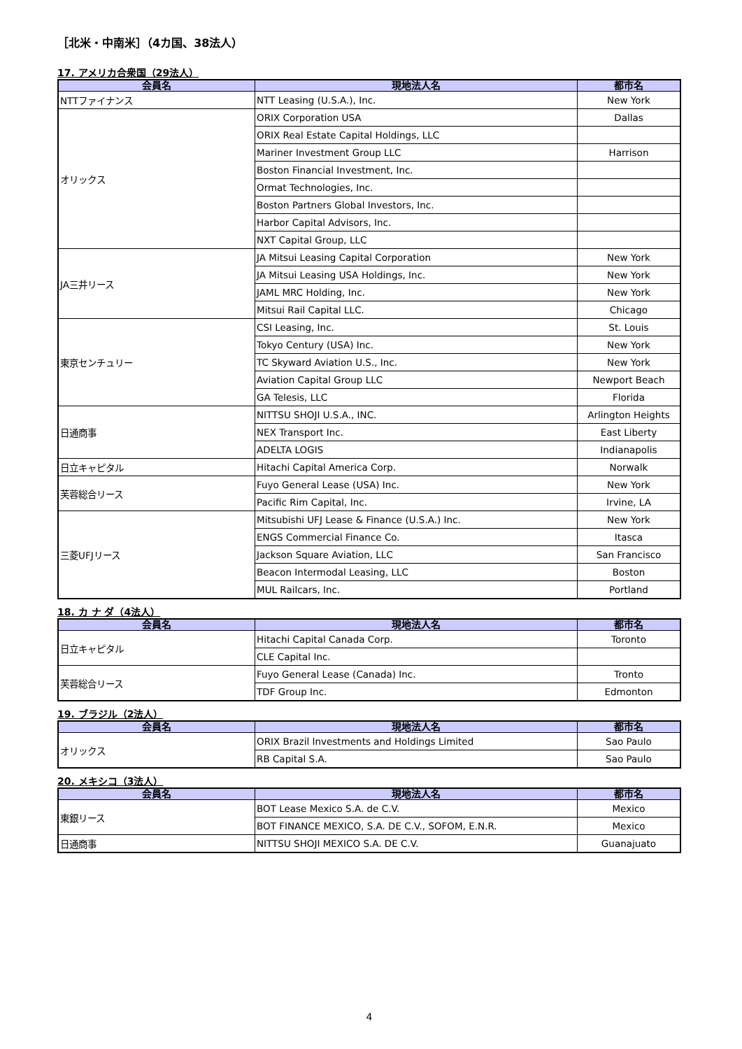［北米・中南米］（4カ国、38法人）
17. アメリカ合衆国（29法人）
| 会員名 | 現地法人名 | 都市名 |
| --- | --- | --- |
| NTTファイナンス | NTT Leasing (U.S.A.), Inc. | New York |
| オリックス | ORIX Corporation USA | Dallas |
| | ORIX Real Estate Capital Holdings, LLC | |
| | Mariner Investment Group LLC | Harrison |
| | Boston Financial Investment, Inc. | |
| | Ormat Technologies, Inc. | |
| | Boston Partners Global Investors, Inc. | |
| | Harbor Capital Advisors, Inc. | |
| | NXT Capital Group, LLC | |
| JA三井リース | JA Mitsui Leasing Capital Corporation | New York |
| | JA Mitsui Leasing USA Holdings, Inc. | New York |
| | JAML MRC Holding, Inc. | New York |
| | Mitsui Rail Capital LLC. | Chicago |
| 東京センチュリー | CSI Leasing, Inc. | St. Louis |
| | Tokyo Century (USA) Inc. | New York |
| | TC Skyward Aviation U.S., Inc. | New York |
| | Aviation Capital Group LLC | Newport Beach |
| | GA Telesis, LLC | Florida |
| 日通商事 | NITTSU SHOJI U.S.A., INC. | Arlington Heights |
| | NEX Transport Inc. | East Liberty |
| | ADELTA LOGIS | Indianapolis |
| 日立キャピタル | Hitachi Capital America Corp. | Norwalk |
| 芙蓉総合リース | Fuyo General Lease (USA) Inc. | New York |
| | Pacific Rim Capital, Inc. | Irvine, LA |
| 三菱UFJリース | Mitsubishi UFJ Lease & Finance (U.S.A.) Inc. | New York |
| | ENGS Commercial Finance Co. | Itasca |
| | Jackson Square Aviation, LLC | San Francisco |
| | Beacon Intermodal Leasing, LLC | Boston |
| | MUL Railcars, Inc. | Portland |
18. カ ナ ダ（4法人）
| 会員名 | 現地法人名 | 都市名 |
| --- | --- | --- |
| 日立キャピタル | Hitachi Capital Canada Corp. | Toronto |
| | CLE Capital Inc. | |
| 芙蓉総合リース | Fuyo General Lease (Canada) Inc. | Tronto |
| | TDF Group Inc. | Edmonton |
19. ブラジル（2法人）
| 会員名 | 現地法人名 | 都市名 |
| --- | --- | --- |
| オリックス | ORIX Brazil Investments and Holdings Limited | Sao Paulo |
| | RB Capital S.A. | Sao Paulo |
20. メキシコ（3法人）
| 会員名 | 現地法人名 | 都市名 |
| --- | --- | --- |
| 東銀リース | BOT Lease Mexico S.A. de C.V. | Mexico |
| | BOT FINANCE MEXICO, S.A. DE C.V., SOFOM, E.N.R. | Mexico |
| 日通商事 | NITTSU SHOJI MEXICO S.A. DE C.V. | Guanajuato |
4